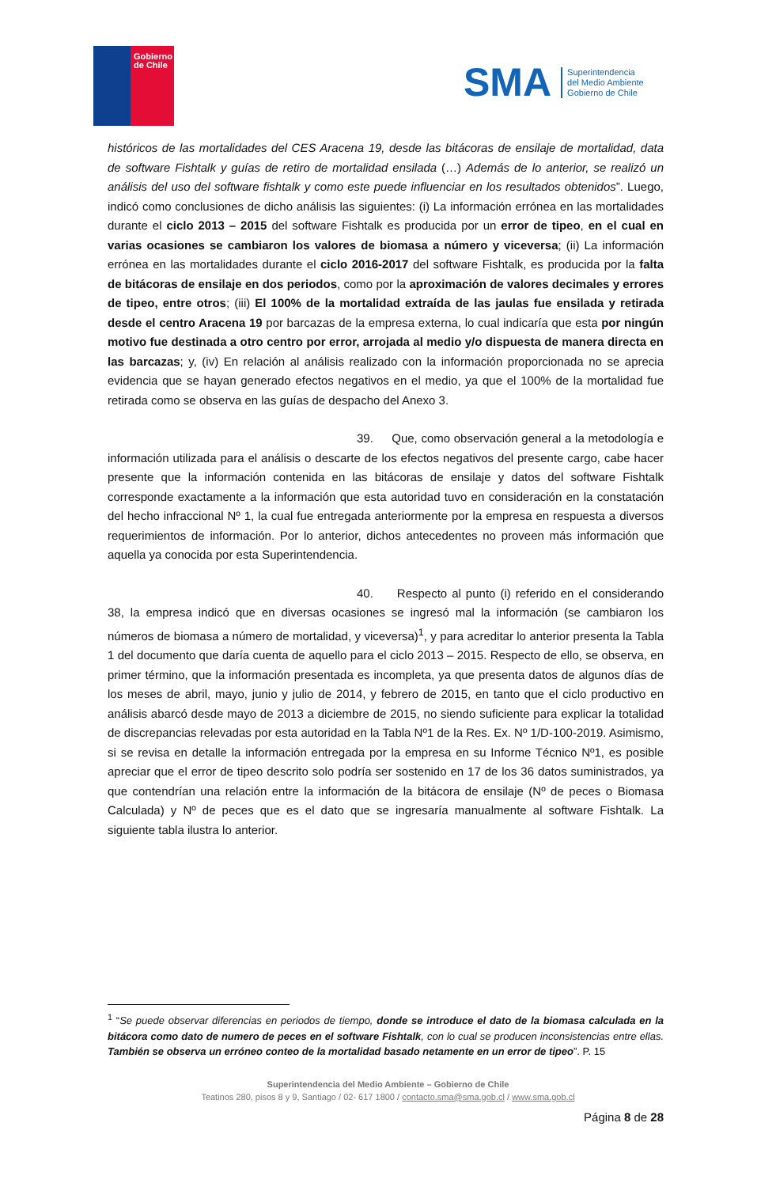Gobierno
de Chile
SMA
Superintendencia
del Medio Ambiente
Gobierno de Chile
históricos de las mortalidades del CES Aracena 19, desde las bitácoras de ensilaje de mortalidad, data de software Fishtalk y guías de retiro de mortalidad ensilada (…) Además de lo anterior, se realizó un análisis del uso del software fishtalk y como este puede influenciar en los resultados obtenidos”. Luego, indicó como conclusiones de dicho análisis las siguientes: (i) La información errónea en las mortalidades durante el ciclo 2013 – 2015 del software Fishtalk es producida por un error de tipeo, en el cual en varias ocasiones se cambiaron los valores de biomasa a número y viceversa; (ii) La información errónea en las mortalidades durante el ciclo 2016-2017 del software Fishtalk, es producida por la falta de bitácoras de ensilaje en dos periodos, como por la aproximación de valores decimales y errores de tipeo, entre otros; (iii) El 100% de la mortalidad extraída de las jaulas fue ensilada y retirada desde el centro Aracena 19 por barcazas de la empresa externa, lo cual indicaría que esta por ningún motivo fue destinada a otro centro por error, arrojada al medio y/o dispuesta de manera directa en las barcazas; y, (iv) En relación al análisis realizado con la información proporcionada no se aprecia evidencia que se hayan generado efectos negativos en el medio, ya que el 100% de la mortalidad fue retirada como se observa en las guías de despacho del Anexo 3.
39. Que, como observación general a la metodología e información utilizada para el análisis o descarte de los efectos negativos del presente cargo, cabe hacer presente que la información contenida en las bitácoras de ensilaje y datos del software Fishtalk corresponde exactamente a la información que esta autoridad tuvo en consideración en la constatación del hecho infraccional Nº 1, la cual fue entregada anteriormente por la empresa en respuesta a diversos requerimientos de información. Por lo anterior, dichos antecedentes no proveen más información que aquella ya conocida por esta Superintendencia.
40. Respecto al punto (i) referido en el considerando 38, la empresa indicó que en diversas ocasiones se ingresó mal la información (se cambiaron los números de biomasa a número de mortalidad, y viceversa)<sup>1</sup>, y para acreditar lo anterior presenta la Tabla 1 del documento que daría cuenta de aquello para el ciclo 2013 – 2015. Respecto de ello, se observa, en primer término, que la información presentada es incompleta, ya que presenta datos de algunos días de los meses de abril, mayo, junio y julio de 2014, y febrero de 2015, en tanto que el ciclo productivo en análisis abarcó desde mayo de 2013 a diciembre de 2015, no siendo suficiente para explicar la totalidad de discrepancias relevadas por esta autoridad en la Tabla Nº1 de la Res. Ex. Nº 1/D-100-2019. Asimismo, si se revisa en detalle la información entregada por la empresa en su Informe Técnico Nº1, es posible apreciar que el error de tipeo descrito solo podría ser sostenido en 17 de los 36 datos suministrados, ya que contendrían una relación entre la información de la bitácora de ensilaje (Nº de peces o Biomasa Calculada) y Nº de peces que es el dato que se ingresaría manualmente al software Fishtalk. La siguiente tabla ilustra lo anterior.
<sup>1</sup> “Se puede observar diferencias en periodos de tiempo, donde se introduce el dato de la biomasa calculada en la bitácora como dato de numero de peces en el software Fishtalk, con lo cual se producen inconsistencias entre ellas. También se observa un erróneo conteo de la mortalidad basado netamente en un error de tipeo”. P. 15
Superintendencia del Medio Ambiente – Gobierno de Chile
Teatinos 280, pisos 8 y 9, Santiago / 02- 617 1800 / contacto.sma@sma.gob.cl / www.sma.gob.cl
Página 8 de 28